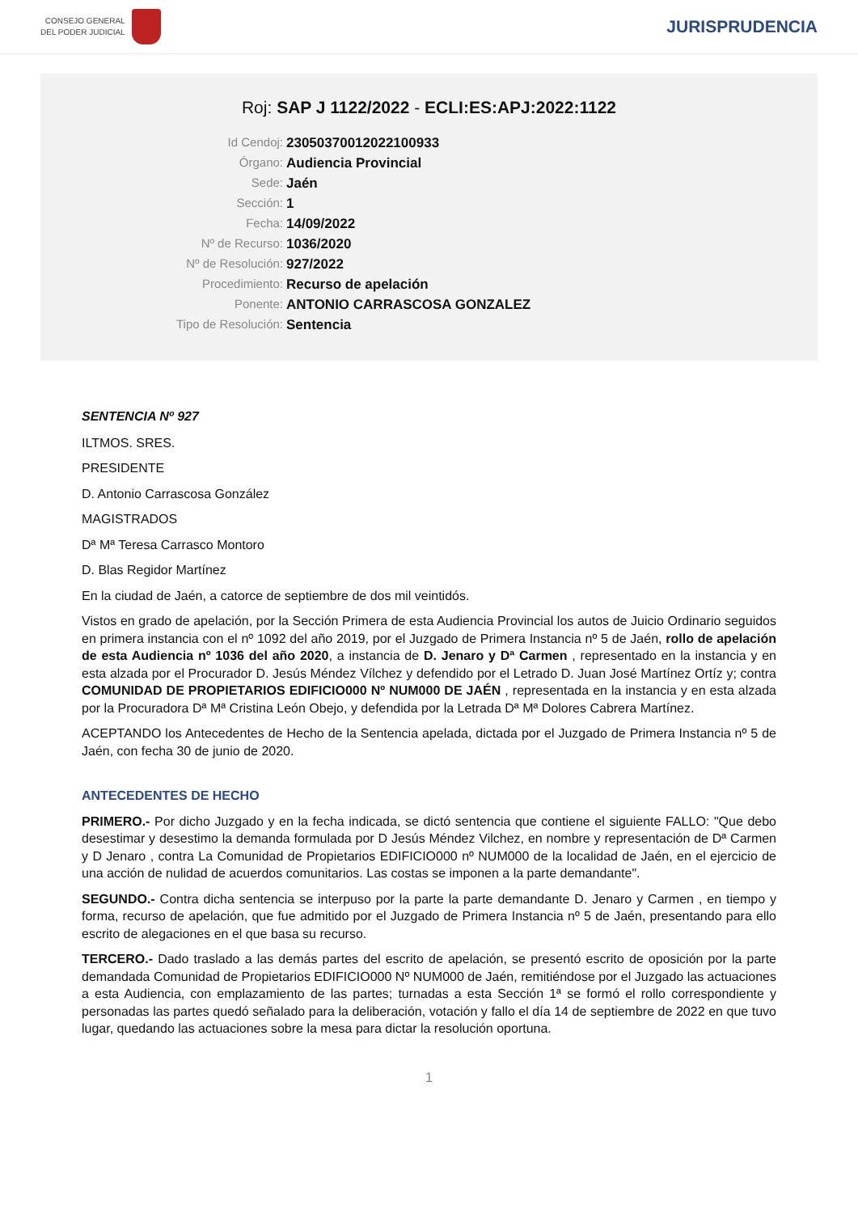CONSEJO GENERAL
DEL PODER JUDICIAL
JURISPRUDENCIA
Roj: SAP J 1122/2022 - ECLI:ES:APJ:2022:1122
Id Cendoj:
23050370012022100933
Órgano:
Audiencia Provincial
Sede:
Jaén
Sección:
1
Fecha:
14/09/2022
Nº de Recurso:
1036/2020
Nº de Resolución:
927/2022
Procedimiento:
Recurso de apelación
Ponente:
ANTONIO CARRASCOSA GONZALEZ
Tipo de Resolución:
Sentencia
SENTENCIA Nº 927
ILTMOS. SRES.
PRESIDENTE
D. Antonio Carrascosa González
MAGISTRADOS
Dª Mª Teresa Carrasco Montoro
D. Blas Regidor Martínez
En la ciudad de Jaén, a catorce de septiembre de dos mil veintidós.
Vistos en grado de apelación, por la Sección Primera de esta Audiencia Provincial los autos de Juicio Ordinario seguidos en primera instancia con el nº 1092 del año 2019, por el Juzgado de Primera Instancia nº 5 de Jaén, rollo de apelación de esta Audiencia nº 1036 del año 2020, a instancia de D. Jenaro y Dª Carmen , representado en la instancia y en esta alzada por el Procurador D. Jesús Méndez Vílchez y defendido por el Letrado D. Juan José Martínez Ortíz y; contra COMUNIDAD DE PROPIETARIOS EDIFICIO000 Nº NUM000 DE JAÉN , representada en la instancia y en esta alzada por la Procuradora Dª Mª Cristina León Obejo, y defendida por la Letrada Dª Mª Dolores Cabrera Martínez.
ACEPTANDO los Antecedentes de Hecho de la Sentencia apelada, dictada por el Juzgado de Primera Instancia nº 5 de Jaén, con fecha 30 de junio de 2020.
ANTECEDENTES DE HECHO
PRIMERO.- Por dicho Juzgado y en la fecha indicada, se dictó sentencia que contiene el siguiente FALLO: "Que debo desestimar y desestimo la demanda formulada por D Jesús Méndez Vilchez, en nombre y representación de Dª Carmen y D Jenaro , contra La Comunidad de Propietarios EDIFICIO000 nº NUM000 de la localidad de Jaén, en el ejercicio de una acción de nulidad de acuerdos comunitarios. Las costas se imponen a la parte demandante".
SEGUNDO.- Contra dicha sentencia se interpuso por la parte la parte demandante D. Jenaro y Carmen , en tiempo y forma, recurso de apelación, que fue admitido por el Juzgado de Primera Instancia nº 5 de Jaén, presentando para ello escrito de alegaciones en el que basa su recurso.
TERCERO.- Dado traslado a las demás partes del escrito de apelación, se presentó escrito de oposición por la parte demandada Comunidad de Propietarios EDIFICIO000 Nº NUM000 de Jaén, remitiéndose por el Juzgado las actuaciones a esta Audiencia, con emplazamiento de las partes; turnadas a esta Sección 1ª se formó el rollo correspondiente y personadas las partes quedó señalado para la deliberación, votación y fallo el día 14 de septiembre de 2022 en que tuvo lugar, quedando las actuaciones sobre la mesa para dictar la resolución oportuna.
1